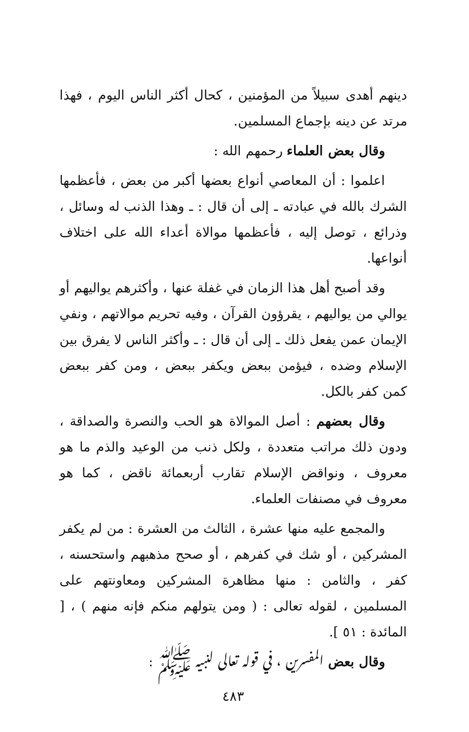دينهم أهدى سبيلاً من المؤمنين ، كحال أكثر الناس اليوم ، فهذا مرتد عن دينه بإجماع المسلمين.
وقال بعض العلماء رحمهم الله :
اعلموا : أن المعاصي أنواع بعضها أكبر من بعض ، فأعظمها الشرك بالله في عبادته ـ إلى أن قال : ـ وهذا الذنب له وسائل ، وذرائع ، توصل إليه ، فأعظمها موالاة أعداء الله على اختلاف أنواعها.
وقد أصبح أهل هذا الزمان في غفلة عنها ، وأكثرهم يواليهم أو يوالي من يواليهم ، يقرؤون القرآن ، وفيه تحريم موالاتهم ، ونفي الإيمان عمن يفعل ذلك ـ إلى أن قال : ـ وأكثر الناس لا يفرق بين الإسلام وضده ، فيؤمن ببعض ويكفر ببعض ، ومن كفر ببعض كمن كفر بالكل.
وقال بعضهم : أصل الموالاة هو الحب والنصرة والصداقة ، ودون ذلك مراتب متعددة ، ولكل ذنب من الوعيد والذم ما هو معروف ، ونواقض الإسلام تقارب أربعمائة ناقض ، كما هو معروف في مصنفات العلماء.
والمجمع عليه منها عشرة ، الثالث من العشرة : من لم يكفر المشركين ، أو شك في كفرهم ، أو صحح مذهبهم واستحسنه ، كفر ، والثامن : منها مظاهرة المشركين ومعاونتهم على المسلمين ، لقوله تعالى : ( ومن يتولهم منكم فإنه منهم ) ، [ المائدة : ٥١ ].
وقال بعض المفسرين ، في قوله تعالى لنبيه ﷺ :
٤٨٣